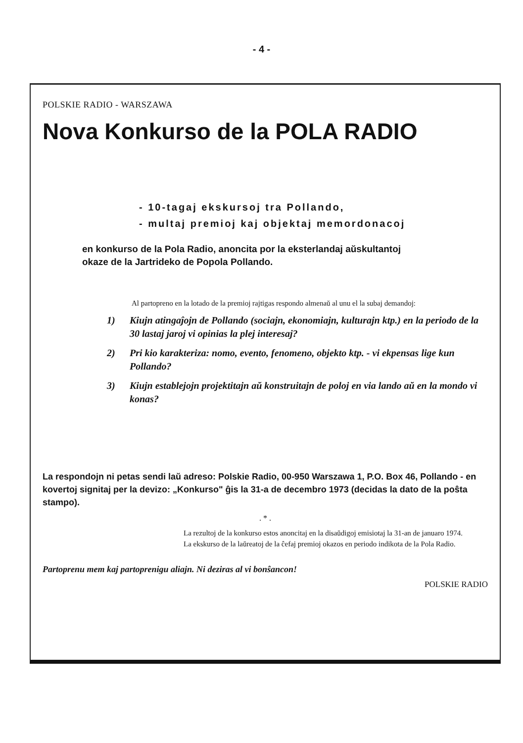- 4 -
POLSKIE RADIO - WARSZAWA
Nova Konkurso de la POLA RADIO
- 10-tagaj ekskursoj tra Pollando,
- multaj premioj kaj objektaj memordonacoj
en konkurso de la Pola Radio, anoncita por la eksterlandaj aŭskultantoj
okaze de la Jartrideko de Popola Pollando.
Al partopreno en la lotado de la premioj rajtigas respondo almenaŭ al unu el la subaj demandoj:
1) Kiujn atingaĵojn de Pollando (sociajn, ekonomiajn, kulturajn ktp.) en la periodo de la 30 lastaj jaroj vi opinias la plej interesaj?
2) Pri kio karakteriza: nomo, evento, fenomeno, objekto ktp. - vi ekpensas lige kun Pollando?
3) Kiujn establejojn projektitajn aŭ konstruitajn de poloj en via lando aŭ en la mondo vi konas?
La respondojn ni petas sendi laŭ adreso: Polskie Radio, 00-950 Warszawa 1, P.O. Box 46, Pollando - en kovertoj signitaj per la devizo: „Konkurso" ĝis la 31-a de decembro 1973 (decidas la dato de la poŝta stampo).
. * .
La rezultoj de la konkurso estos anoncitaj en la disaŭdigoj emisiotaj la 31-an de januaro 1974.
La ekskurso de la laŭreatoj de la ĉefaj premioj okazos en periodo indikota de la Pola Radio.
Partoprenu mem kaj partoprenigu aliajn. Ni deziras al vi bonŝancon!
POLSKIE RADIO